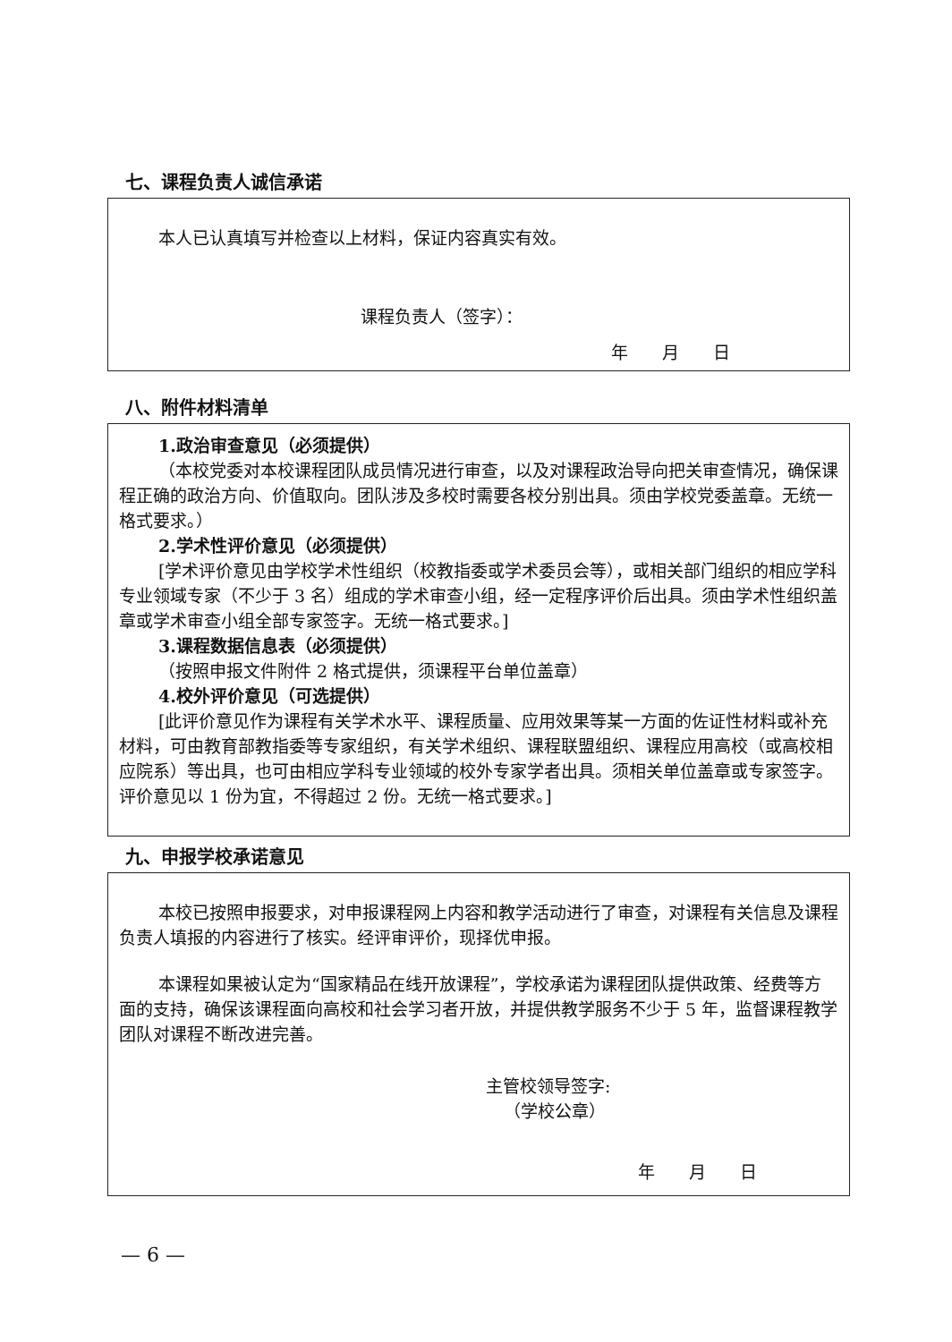七、课程负责人诚信承诺
本人已认真填写并检查以上材料，保证内容真实有效。
课程负责人（签字）：
年　　月　　日
八、附件材料清单
1.政治审查意见（必须提供）
（本校党委对本校课程团队成员情况进行审查，以及对课程政治导向把关审查情况，确保课程正确的政治方向、价值取向。团队涉及多校时需要各校分别出具。须由学校党委盖章。无统一格式要求。）
2.学术性评价意见（必须提供）
[学术评价意见由学校学术性组织（校教指委或学术委员会等），或相关部门组织的相应学科专业领域专家（不少于 3 名）组成的学术审查小组，经一定程序评价后出具。须由学术性组织盖章或学术审查小组全部专家签字。无统一格式要求。]
3.课程数据信息表（必须提供）
（按照申报文件附件 2 格式提供，须课程平台单位盖章）
4.校外评价意见（可选提供）
[此评价意见作为课程有关学术水平、课程质量、应用效果等某一方面的佐证性材料或补充材料，可由教育部教指委等专家组织，有关学术组织、课程联盟组织、课程应用高校（或高校相应院系）等出具，也可由相应学科专业领域的校外专家学者出具。须相关单位盖章或专家签字。评价意见以 1 份为宜，不得超过 2 份。无统一格式要求。]
九、申报学校承诺意见
本校已按照申报要求，对申报课程网上内容和教学活动进行了审查，对课程有关信息及课程负责人填报的内容进行了核实。经评审评价，现择优申报。
本课程如果被认定为“国家精品在线开放课程”，学校承诺为课程团队提供政策、经费等方面的支持，确保该课程面向高校和社会学习者开放，并提供教学服务不少于 5 年，监督课程教学团队对课程不断改进完善。
主管校领导签字:
（学校公章）
年　　月　　日
— 6 —